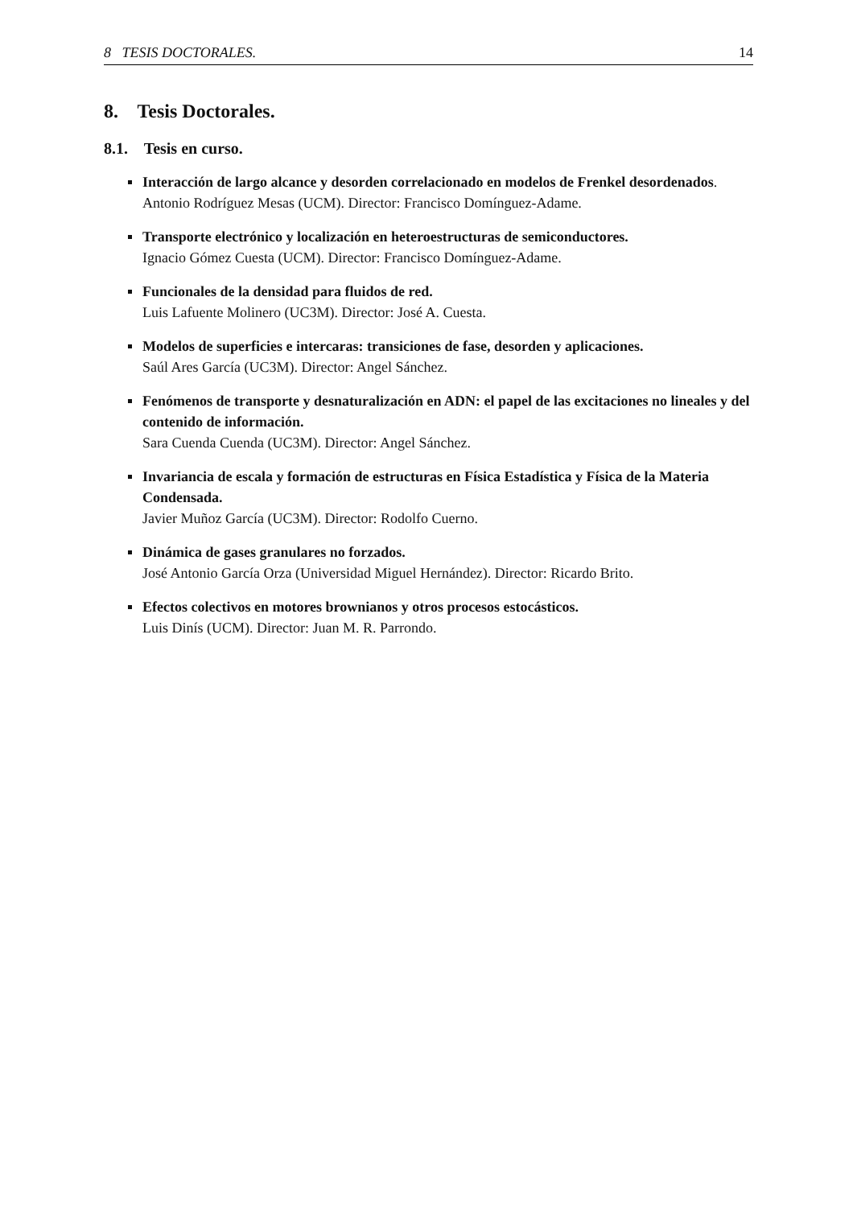8 TESIS DOCTORALES. 14
8. Tesis Doctorales.
8.1. Tesis en curso.
Interacción de largo alcance y desorden correlacionado en modelos de Frenkel desordenados.
Antonio Rodríguez Mesas (UCM). Director: Francisco Domínguez-Adame.
Transporte electrónico y localización en heteroestructuras de semiconductores.
Ignacio Gómez Cuesta (UCM). Director: Francisco Domínguez-Adame.
Funcionales de la densidad para fluidos de red.
Luis Lafuente Molinero (UC3M). Director: José A. Cuesta.
Modelos de superficies e intercaras: transiciones de fase, desorden y aplicaciones.
Saúl Ares García (UC3M). Director: Angel Sánchez.
Fenómenos de transporte y desnaturalización en ADN: el papel de las excitaciones no lineales y del contenido de información.
Sara Cuenda Cuenda (UC3M). Director: Angel Sánchez.
Invariancia de escala y formación de estructuras en Física Estadística y Física de la Materia Condensada.
Javier Muñoz García (UC3M). Director: Rodolfo Cuerno.
Dinámica de gases granulares no forzados.
José Antonio García Orza (Universidad Miguel Hernández). Director: Ricardo Brito.
Efectos colectivos en motores brownianos y otros procesos estocásticos.
Luis Dinís (UCM). Director: Juan M. R. Parrondo.